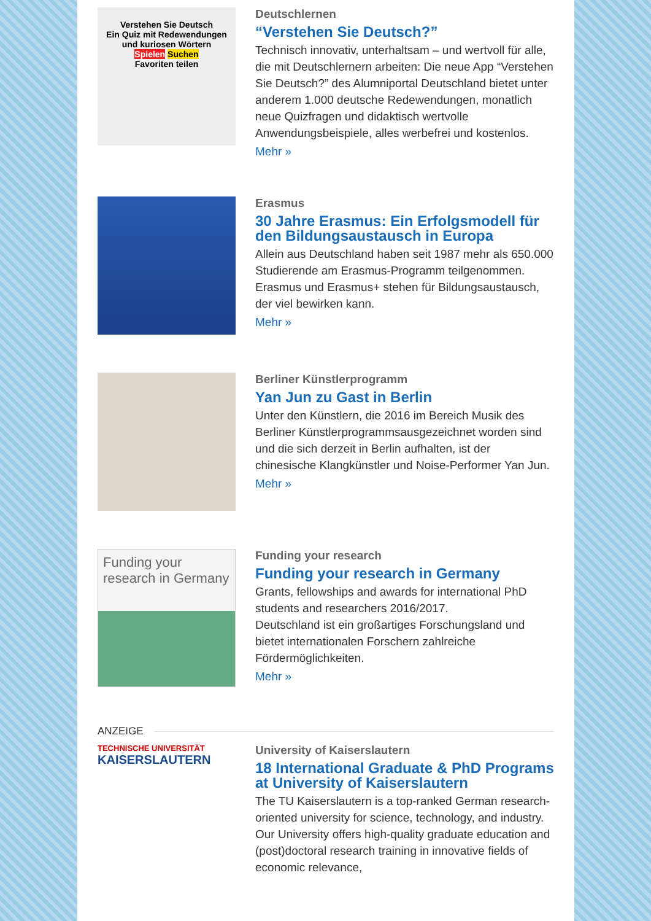Verstehen Sie Deutsch
Ein Quiz mit Redewendungen und kuriosen Wörtern
Spielen Suchen
Favoriten teilen
Deutschlernen
“Verstehen Sie Deutsch?”
Technisch innovativ, unterhaltsam – und wertvoll für alle, die mit Deutschlernern arbeiten: Die neue App “Verstehen Sie Deutsch?” des Alumniportal Deutschland bietet unter anderem 1.000 deutsche Redewendungen, monatlich neue Quizfragen und didaktisch wertvolle Anwendungsbeispiele, alles werbefrei und kostenlos.
Mehr »
Erasmus
30 Jahre Erasmus: Ein Erfolgsmodell für den Bildungsaustausch in Europa
Allein aus Deutschland haben seit 1987 mehr als 650.000 Studierende am Erasmus-Programm teilgenommen. Erasmus und Erasmus+ stehen für Bildungsaustausch, der viel bewirken kann.
Mehr »
Berliner Künstlerprogramm
Yan Jun zu Gast in Berlin
Unter den Künstlern, die 2016 im Bereich Musik des Berliner Künstlerprogrammsausgezeichnet worden sind und die sich derzeit in Berlin aufhalten, ist der chinesische Klangkünstler und Noise-Performer Yan Jun.
Mehr »
Funding your research in Germany
Funding your research
Funding your research in Germany
Grants, fellowships and awards for international PhD students and researchers 2016/2017.
Deutschland ist ein großartiges Forschungsland und bietet internationalen Forschern zahlreiche Fördermöglichkeiten.
Mehr »
ANZEIGE
TECHNISCHE UNIVERSITÄT
KAISERSLAUTERN
University of Kaiserslautern
18 International Graduate & PhD Programs at University of Kaiserslautern
The TU Kaiserslautern is a top-ranked German research-oriented university for science, technology, and industry. Our University offers high-quality graduate education and (post)doctoral research training in innovative fields of economic relevance,